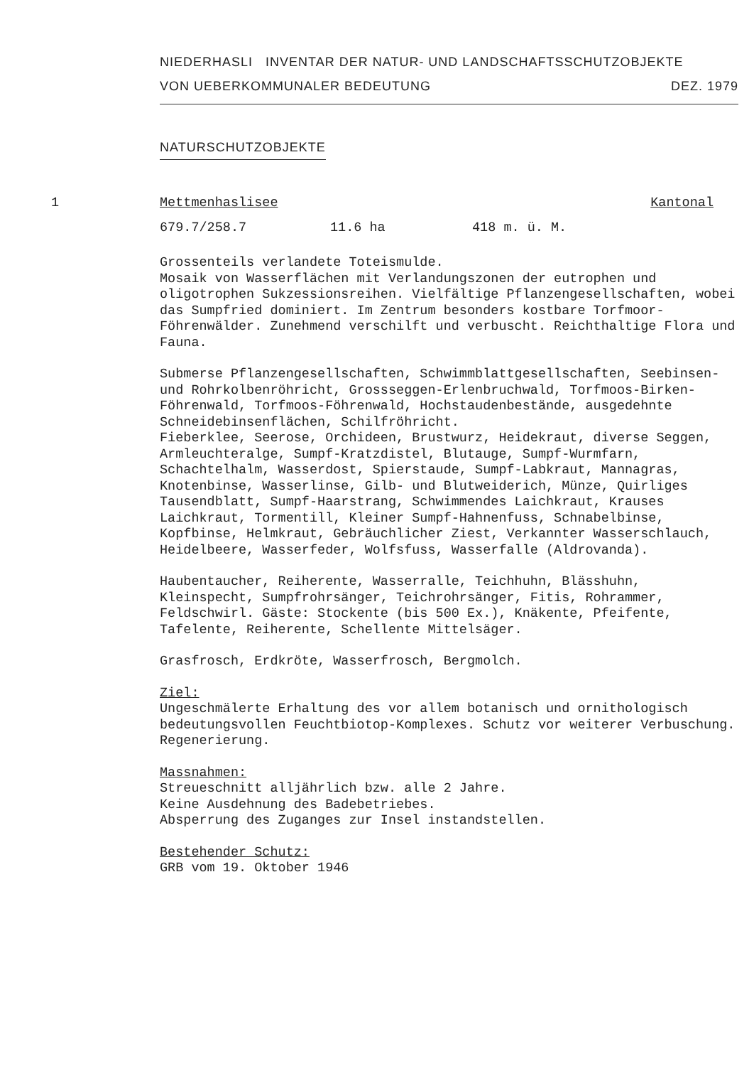NIEDERHASLI INVENTAR DER NATUR- UND LANDSCHAFTSSCHUTZOBJEKTE
VON UEBERKOMMUNALER BEDEUTUNG DEZ. 1979
NATURSCHUTZOBJEKTE
1 Mettmenhaslisee Kantonal
679.7/258.7 11.6 ha 418 m. ü. M.
Grossenteils verlandete Toteismulde.
Mosaik von Wasserflächen mit Verlandungszonen der eutrophen und oligotrophen Sukzessionsreihen. Vielfältige Pflanzengesellschaften, wobei das Sumpfried dominiert. Im Zentrum besonders kostbare Torfmoor-Föhrenwälder. Zunehmend verschilft und verbuscht. Reichthaltige Flora und Fauna.
Submerse Pflanzengesellschaften, Schwimmblattgesellschaften, Seebinsen- und Rohrkolbenröhricht, Grossseggen-Erlenbruchwald, Torfmoos-Birken-Föhrenwald, Torfmoos-Föhrenwald, Hochstaudenbestände, ausgedehnte Schneidebinsenflächen, Schilfröhricht.
Fieberklee, Seerose, Orchideen, Brustwurz, Heidekraut, diverse Seggen, Armleuchteralge, Sumpf-Kratzdistel, Blutauge, Sumpf-Wurmfarn, Schachtelhalm, Wasserdost, Spierstaude, Sumpf-Labkraut, Mannagras, Knotenbinse, Wasserlinse, Gilb- und Blutweiderich, Münze, Quirliges Tausendblatt, Sumpf-Haarstrang, Schwimmendes Laichkraut, Krauses Laichkraut, Tormentill, Kleiner Sumpf-Hahnenfuss, Schnabelbinse, Kopfbinse, Helmkraut, Gebräuchlicher Ziest, Verkannter Wasserschlauch, Heidelbeere, Wasserfeder, Wolfsfuss, Wasserfalle (Aldrovanda).
Haubentaucher, Reiherente, Wasserralle, Teichhuhn, Blässhuhn, Kleinspecht, Sumpfrohrsänger, Teichrohrsänger, Fitis, Rohrammer, Feldschwirl. Gäste: Stockente (bis 500 Ex.), Knäkente, Pfeifente, Tafelente, Reiherente, Schellente Mittelsäger.
Grasfrosch, Erdkröte, Wasserfrosch, Bergmolch.
Ziel:
Ungeschmälerte Erhaltung des vor allem botanisch und ornithologisch bedeutungsvollen Feuchtbiotop-Komplexes. Schutz vor weiterer Verbuschung. Regenerierung.
Massnahmen:
Streueschnitt alljährlich bzw. alle 2 Jahre.
Keine Ausdehnung des Badebetriebes.
Absperrung des Zuganges zur Insel instandstellen.
Bestehender Schutz:
GRB vom 19. Oktober 1946